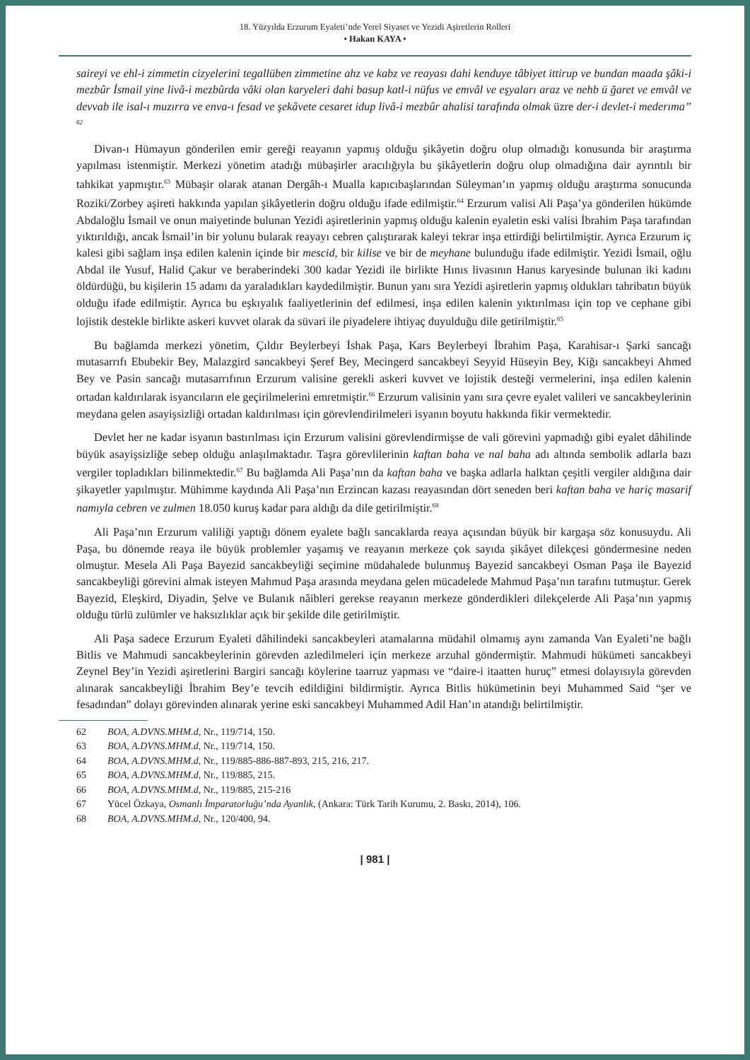18. Yüzyılda Erzurum Eyaleti’nde Yerel Siyaset ve Yezidi Aşiretlerin Rolleri
• Hakan KAYA •
saireyi ve ehl-i zimmetin cizyelerini tegallüben zimmetine ahz ve kabz ve reayası dahi kenduye tâbiyet ittirup ve bundan maada şâki-i mezbûr İsmail yine livâ-i mezbûrda vâki olan karyeleri dahi basup katl-i nüfus ve emvâl ve eşyaları araz ve nehb ü ğaret ve emvâl ve devvab ile isal-ı muzırra ve enva-ı fesad ve şekâvete cesaret idup livâ-i mezbûr ahalisi tarafında olmak üzre der-i devlet-i mederıma” <sup>62</sup>
Divan-ı Hümayun gönderilen emir gereği reayanın yapmış olduğu şikâyetin doğru olup olmadığı konusunda bir araştırma yapılması istenmiştir. Merkezi yönetim atadığı mübaşirler aracılığıyla bu şikâyetlerin doğru olup olmadığına dair ayrıntılı bir tahkikat yapmıştır.<sup>63</sup> Mübaşir olarak atanan Dergâh-ı Mualla kapıcıbaşlarından Süleyman’ın yapmış olduğu araştırma sonucunda Roziki/Zorbey aşireti hakkında yapılan şikâyetlerin doğru olduğu ifade edilmiştir.<sup>64</sup> Erzurum valisi Ali Paşa’ya gönderilen hükümde Abdaloğlu İsmail ve onun maiyetinde bulunan Yezidi aşiretlerinin yapmış olduğu kalenin eyaletin eski valisi İbrahim Paşa tarafından yıktırıldığı, ancak İsmail’in bir yolunu bularak reayayı cebren çalıştırarak kaleyi tekrar inşa ettirdiği belirtilmiştir. Ayrıca Erzurum iç kalesi gibi sağlam inşa edilen kalenin içinde bir mescid, bir kilise ve bir de meyhane bulunduğu ifade edilmiştir. Yezidi İsmail, oğlu Abdal ile Yusuf, Halid Çakur ve beraberindeki 300 kadar Yezidi ile birlikte Hınıs livasının Hanus karyesinde bulunan iki kadını öldürdüğü, bu kişilerin 15 adamı da yaraladıkları kaydedilmiştir. Bunun yanı sıra Yezidi aşiretlerin yapmış oldukları tahribatın büyük olduğu ifade edilmiştir. Ayrıca bu eşkıyalık faaliyetlerinin def edilmesi, inşa edilen kalenin yıktırılması için top ve cephane gibi lojistik destekle birlikte askeri kuvvet olarak da süvari ile piyadelere ihtiyaç duyulduğu dile getirilmiştir.<sup>65</sup>
Bu bağlamda merkezi yönetim, Çıldır Beylerbeyi İshak Paşa, Kars Beylerbeyi İbrahim Paşa, Karahisar-ı Şarki sancağı mutasarrıfı Ebubekir Bey, Malazgird sancakbeyi Şeref Bey, Mecingerd sancakbeyi Seyyid Hüseyin Bey, Kiğı sancakbeyi Ahmed Bey ve Pasin sancağı mutasarrıfının Erzurum valisine gerekli askeri kuvvet ve lojistik desteği vermelerini, inşa edilen kalenin ortadan kaldırılarak isyancıların ele geçirilmelerini emretmiştir.<sup>66</sup> Erzurum valisinin yanı sıra çevre eyalet valileri ve sancakbeylerinin meydana gelen asayişsizliği ortadan kaldırılması için görevlendirilmeleri isyanın boyutu hakkında fikir vermektedir.
Devlet her ne kadar isyanın bastırılması için Erzurum valisini görevlendirmişse de vali görevini yapmadığı gibi eyalet dâhilinde büyük asayişsizliğe sebep olduğu anlaşılmaktadır. Taşra görevlilerinin kaftan baha ve nal baha adı altında sembolik adlarla bazı vergiler topladıkları bilinmektedir.<sup>67</sup> Bu bağlamda Ali Paşa’nın da kaftan baha ve başka adlarla halktan çeşitli vergiler aldığına dair şikayetler yapılmıştır. Mühimme kaydında Ali Paşa’nın Erzincan kazası reayasından dört seneden beri kaftan baha ve hariç masarif namıyla cebren ve zulmen 18.050 kuruş kadar para aldığı da dile getirilmiştir.<sup>68</sup>
Ali Paşa’nın Erzurum valiliği yaptığı dönem eyalete bağlı sancaklarda reaya açısından büyük bir kargaşa söz konusuydu. Ali Paşa, bu dönemde reaya ile büyük problemler yaşamış ve reayanın merkeze çok sayıda şikâyet dilekçesi göndermesine neden olmuştur. Mesela Ali Paşa Bayezid sancakbeyliği seçimine müdahalede bulunmuş Bayezid sancakbeyi Osman Paşa ile Bayezid sancakbeyliği görevini almak isteyen Mahmud Paşa arasında meydana gelen mücadelede Mahmud Paşa’nın tarafını tutmuştur. Gerek Bayezid, Eleşkird, Diyadin, Şelve ve Bulanık nâibleri gerekse reayanın merkeze gönderdikleri dilekçelerde Ali Paşa’nın yapmış olduğu türlü zulümler ve haksızlıklar açık bir şekilde dile getirilmiştir.
Ali Paşa sadece Erzurum Eyaleti dâhilindeki sancakbeyleri atamalarına müdahil olmamış aynı zamanda Van Eyaleti’ne bağlı Bitlis ve Mahmudi sancakbeylerinin görevden azledilmeleri için merkeze arzuhal göndermiştir. Mahmudi hükümeti sancakbeyi Zeynel Bey’in Yezidi aşiretlerini Bargiri sancağı köylerine taarruz yapması ve “daire-i itaatten huruç” etmesi dolayısıyla görevden alınarak sancakbeyliği İbrahim Bey’e tevcih edildiğini bildirmiştir. Ayrıca Bitlis hükümetinin beyi Muhammed Said “şer ve fesadından” dolayı görevinden alınarak yerine eski sancakbeyi Muhammed Adil Han’ın atandığı belirtilmiştir.
62 BOA, A.DVNS.MHM.d, Nr., 119/714, 150.
63 BOA, A.DVNS.MHM.d, Nr., 119/714, 150.
64 BOA, A.DVNS.MHM.d, Nr., 119/885-886-887-893, 215, 216, 217.
65 BOA, A.DVNS.MHM.d, Nr., 119/885, 215.
66 BOA, A.DVNS.MHM.d, Nr., 119/885, 215-216
67 Yücel Özkaya, Osmanlı İmparatorluğu’nda Ayanlık, (Ankara: Türk Tarih Kurumu, 2. Baskı, 2014), 106.
68 BOA, A.DVNS.MHM.d, Nr., 120/400, 94.
| 981 |